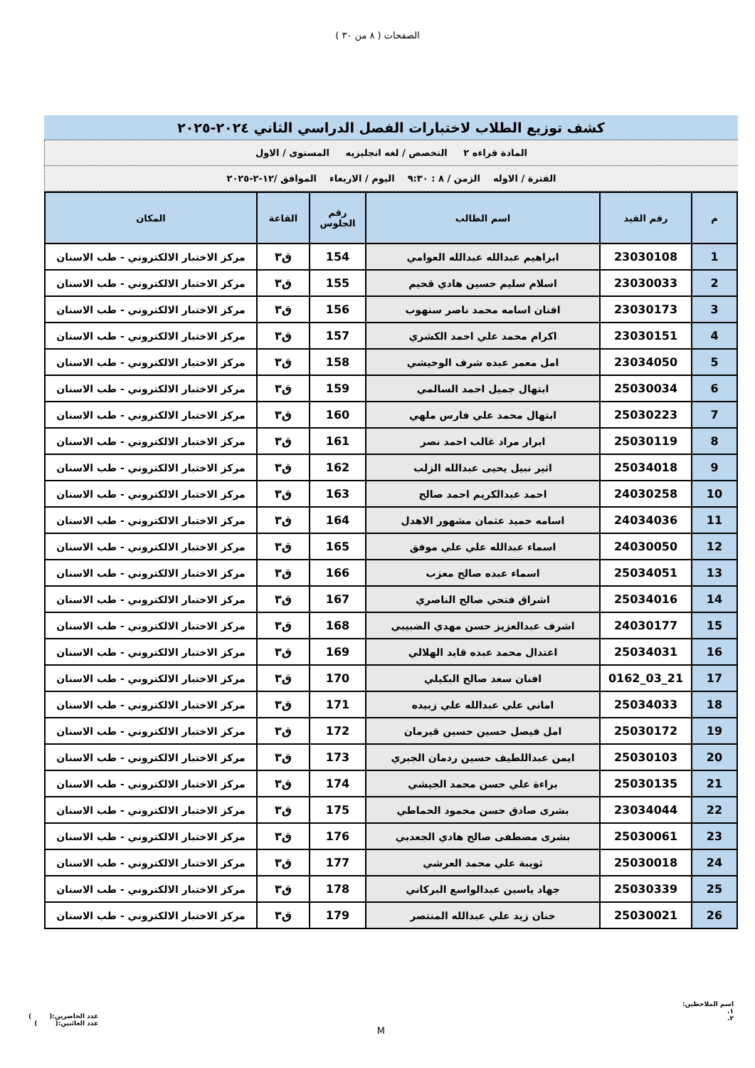الصفحات ( ٨ من ٣٠ )
كشف توزيع الطلاب لاختبارات الفصل الدراسي الثاني ٢٠٢٤-٢٠٢٥
المادة قراءه ٢ التخصص / لغه انجليزيه المستوى / الاول
الفترة / الاوله الزمن / ٨ : ٩:٣٠ اليوم / الاربعاء الموافق /١٢-٢-٢٠٢٥
| م | رقم القيد | اسم الطالب | رقم الجلوس | القاعة | المكان |
| --- | --- | --- | --- | --- | --- |
| 1 | 23030108 | ابراهيم عبدالله عبدالله العوامي | 154 | ق٣ | مركز الاختبار الالكتروني - طب الاسنان |
| 2 | 23030033 | اسلام سليم حسين هادي قحيم | 155 | ق٣ | مركز الاختبار الالكتروني - طب الاسنان |
| 3 | 23030173 | افنان اسامه محمد ناصر سنهوب | 156 | ق٣ | مركز الاختبار الالكتروني - طب الاسنان |
| 4 | 23030151 | اكرام محمد علي احمد الكشري | 157 | ق٣ | مركز الاختبار الالكتروني - طب الاسنان |
| 5 | 23034050 | امل معمر عبده شرف الوحيشي | 158 | ق٣ | مركز الاختبار الالكتروني - طب الاسنان |
| 6 | 25030034 | ابتهال جميل احمد السالمي | 159 | ق٣ | مركز الاختبار الالكتروني - طب الاسنان |
| 7 | 25030223 | ابتهال محمد علي فارس ملهي | 160 | ق٣ | مركز الاختبار الالكتروني - طب الاسنان |
| 8 | 25030119 | ابرار مراد غالب احمد نصر | 161 | ق٣ | مركز الاختبار الالكتروني - طب الاسنان |
| 9 | 25034018 | اثير نبيل يحيى عبدالله الزلب | 162 | ق٣ | مركز الاختبار الالكتروني - طب الاسنان |
| 10 | 24030258 | احمد عبدالكريم احمد صالح | 163 | ق٣ | مركز الاختبار الالكتروني - طب الاسنان |
| 11 | 24034036 | اسامه حميد عثمان مشهور الاهدل | 164 | ق٣ | مركز الاختبار الالكتروني - طب الاسنان |
| 12 | 24030050 | اسماء عبدالله علي علي موفق | 165 | ق٣ | مركز الاختبار الالكتروني - طب الاسنان |
| 13 | 25034051 | اسماء عبده صالح معزب | 166 | ق٣ | مركز الاختبار الالكتروني - طب الاسنان |
| 14 | 25034016 | اشراق فتحي صالح الناصري | 167 | ق٣ | مركز الاختبار الالكتروني - طب الاسنان |
| 15 | 24030177 | اشرف عبدالعزيز حسن مهدي الضبيبي | 168 | ق٣ | مركز الاختبار الالكتروني - طب الاسنان |
| 16 | 25034031 | اعتدال محمد عبده قايد الهلالي | 169 | ق٣ | مركز الاختبار الالكتروني - طب الاسنان |
| 17 | 21_03_0162 | افنان سعد صالح البكيلي | 170 | ق٣ | مركز الاختبار الالكتروني - طب الاسنان |
| 18 | 25034033 | اماني علي عبدالله علي زبيده | 171 | ق٣ | مركز الاختبار الالكتروني - طب الاسنان |
| 19 | 25030172 | امل فيصل حسين حسين قيرمان | 172 | ق٣ | مركز الاختبار الالكتروني - طب الاسنان |
| 20 | 25030103 | ايمن عبداللطيف حسين ردمان الجبري | 173 | ق٣ | مركز الاختبار الالكتروني - طب الاسنان |
| 21 | 25030135 | براءة علي حسن محمد الجيشي | 174 | ق٣ | مركز الاختبار الالكتروني - طب الاسنان |
| 22 | 23034044 | بشرى صادق حسن محمود الحماطي | 175 | ق٣ | مركز الاختبار الالكتروني - طب الاسنان |
| 23 | 25030061 | بشرى مصطفى صالح هادي الجعدبي | 176 | ق٣ | مركز الاختبار الالكتروني - طب الاسنان |
| 24 | 25030018 | ثويبة علي محمد العرشي | 177 | ق٣ | مركز الاختبار الالكتروني - طب الاسنان |
| 25 | 25030339 | جهاد ياسين عبدالواسع البركاني | 178 | ق٣ | مركز الاختبار الالكتروني - طب الاسنان |
| 26 | 25030021 | حنان زيد علي عبدالله المنتصر | 179 | ق٣ | مركز الاختبار الالكتروني - طب الاسنان |
اسم الملاحظين:
١.
٢.
M
عدد الحاضرين:( )
عدد الغائبين:( )